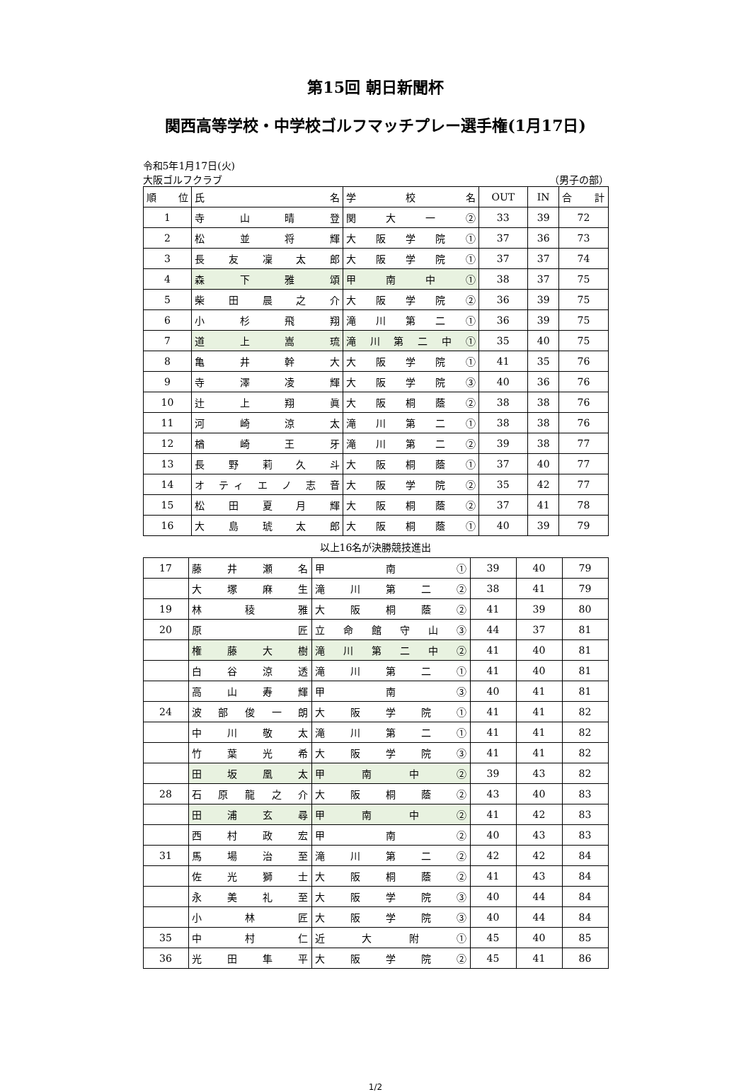第15回 朝日新聞杯
関西高等学校・中学校ゴルフマッチプレー選手権(1月17日)
令和5年1月17日(火)
大阪ゴルフクラブ （男子の部）
| 順 位 | 氏 名 | 学 校 名 | OUT | IN | 合 計 |
| --- | --- | --- | --- | --- | --- |
| 1 | 寺 山 晴 登 | 関 大 一 ② | 33 | 39 | 72 |
| 2 | 松 並 将 輝 | 大 阪 学 院 ① | 37 | 36 | 73 |
| 3 | 長 友 凜 太 郎 | 大 阪 学 院 ① | 37 | 37 | 74 |
| 4 | 森 下 雅 頌 | 甲 南 中 ① | 38 | 37 | 75 |
| 5 | 柴 田 晨 之 介 | 大 阪 学 院 ② | 36 | 39 | 75 |
| 6 | 小 杉 飛 翔 | 滝 川 第 二 ① | 36 | 39 | 75 |
| 7 | 道 上 嵩 琉 | 滝 川 第 二 中 ① | 35 | 40 | 75 |
| 8 | 亀 井 幹 大 | 大 阪 学 院 ① | 41 | 35 | 76 |
| 9 | 寺 澤 凌 輝 | 大 阪 学 院 ③ | 40 | 36 | 76 |
| 10 | 辻 上 翔 眞 | 大 阪 桐 蔭 ② | 38 | 38 | 76 |
| 11 | 河 崎 涼 太 | 滝 川 第 二 ① | 38 | 38 | 76 |
| 12 | 楢 崎 王 牙 | 滝 川 第 二 ② | 39 | 38 | 77 |
| 13 | 長 野 莉 久 斗 | 大 阪 桐 蔭 ① | 37 | 40 | 77 |
| 14 | オ ティ エ ノ 志 音 | 大 阪 学 院 ② | 35 | 42 | 77 |
| 15 | 松 田 夏 月 輝 | 大 阪 桐 蔭 ② | 37 | 41 | 78 |
| 16 | 大 島 琥 太 郎 | 大 阪 桐 蔭 ① | 40 | 39 | 79 |
以上16名が決勝競技進出
| 17 | 藤 井 瀬 名 | 甲 南 ① | 39 | 40 | 79 |
| | 大 塚 麻 生 | 滝 川 第 二 ② | 38 | 41 | 79 |
| 19 | 林 稜 雅 | 大 阪 桐 蔭 ② | 41 | 39 | 80 |
| 20 | 原 匠 | 立 命 館 守 山 ③ | 44 | 37 | 81 |
| | 権 藤 大 樹 | 滝 川 第 二 中 ② | 41 | 40 | 81 |
| | 白 谷 涼 透 | 滝 川 第 二 ① | 41 | 40 | 81 |
| | 高 山 寿 輝 | 甲 南 ③ | 40 | 41 | 81 |
| 24 | 波 部 俊 一 朗 | 大 阪 学 院 ① | 41 | 41 | 82 |
| | 中 川 敬 太 | 滝 川 第 二 ① | 41 | 41 | 82 |
| | 竹 葉 光 希 | 大 阪 学 院 ③ | 41 | 41 | 82 |
| | 田 坂 凰 太 | 甲 南 中 ② | 39 | 43 | 82 |
| 28 | 石 原 龍 之 介 | 大 阪 桐 蔭 ② | 43 | 40 | 83 |
| | 田 浦 玄 尋 | 甲 南 中 ② | 41 | 42 | 83 |
| | 西 村 政 宏 | 甲 南 ② | 40 | 43 | 83 |
| 31 | 馬 場 治 至 | 滝 川 第 二 ② | 42 | 42 | 84 |
| | 佐 光 獅 士 | 大 阪 桐 蔭 ② | 41 | 43 | 84 |
| | 永 美 礼 至 | 大 阪 学 院 ③ | 40 | 44 | 84 |
| | 小 林 匠 | 大 阪 学 院 ③ | 40 | 44 | 84 |
| 35 | 中 村 仁 | 近 大 附 ① | 45 | 40 | 85 |
| 36 | 光 田 隼 平 | 大 阪 学 院 ② | 45 | 41 | 86 |
1/2